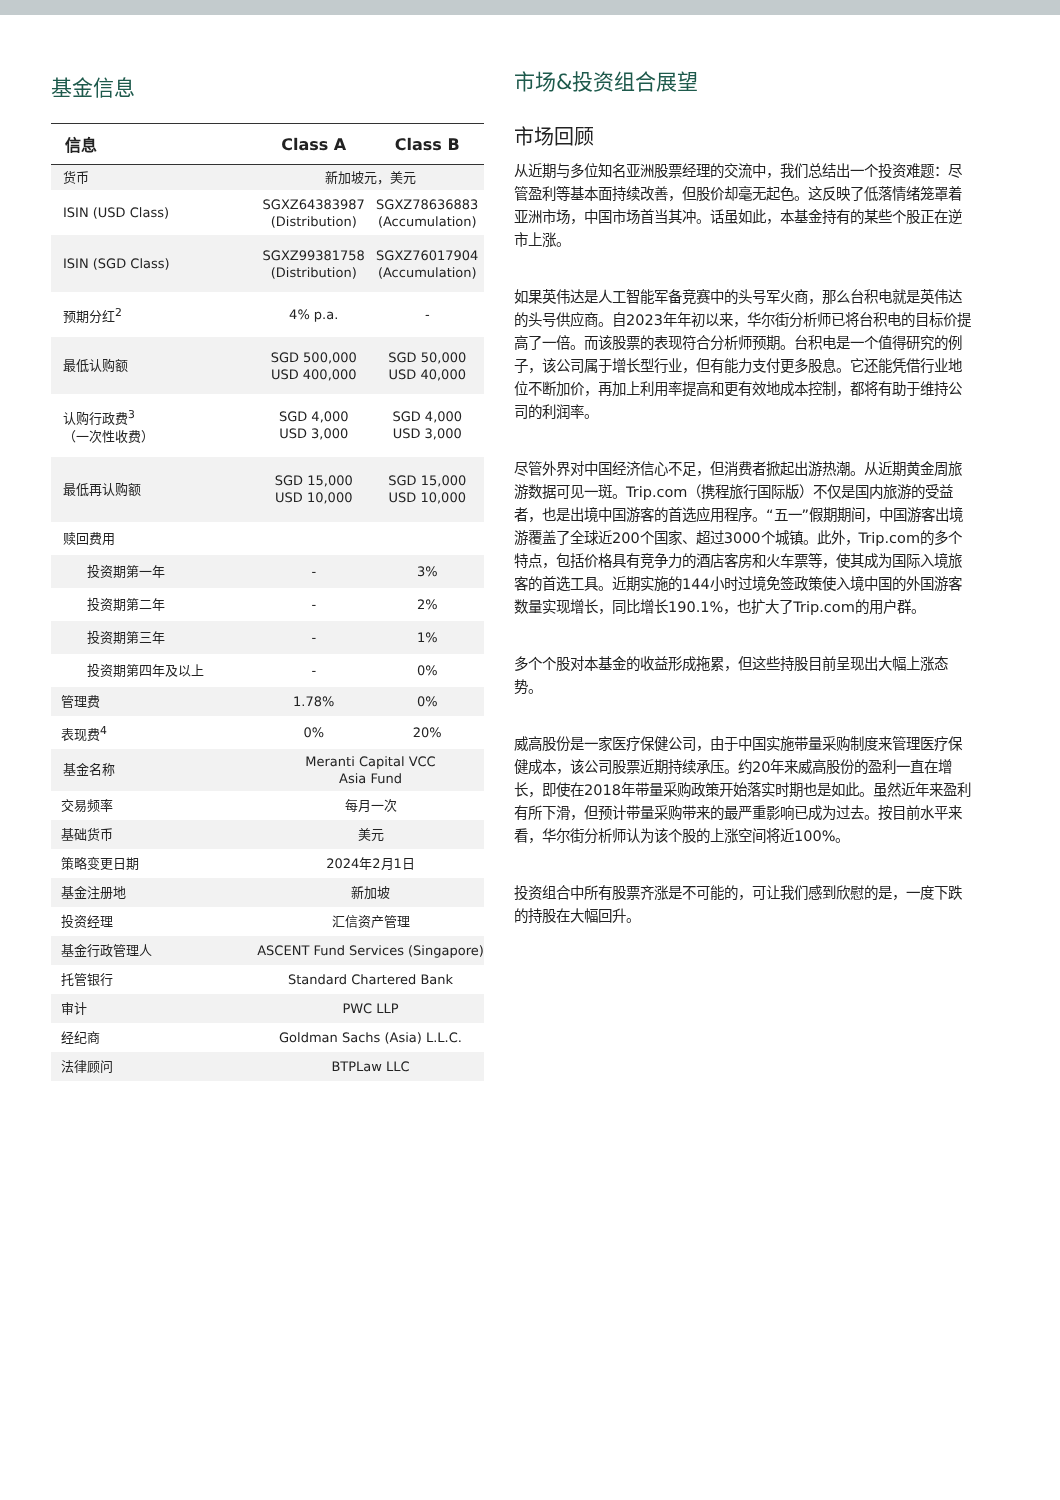基金信息
| 信息 | Class A | Class B |
| --- | --- | --- |
| 货币 | 新加坡元，美元 | |
| ISIN (USD Class) | SGXZ64383987 (Distribution) | SGXZ78636883 (Accumulation) |
| ISIN (SGD Class) | SGXZ99381758 (Distribution) | SGXZ76017904 (Accumulation) |
| 预期分红<sup>2</sup> | 4% p.a. | - |
| 最低认购额 | SGD 500,000 USD 400,000 | SGD 50,000 USD 40,000 |
| 认购行政费<sup>3</sup> （一次性收费） | SGD 4,000 USD 3,000 | SGD 4,000 USD 3,000 |
| 最低再认购额 | SGD 15,000 USD 10,000 | SGD 15,000 USD 10,000 |
| 赎回费用 | | |
| 投资期第一年 | - | 3% |
| 投资期第二年 | - | 2% |
| 投资期第三年 | - | 1% |
| 投资期第四年及以上 | - | 0% |
| 管理费 | 1.78% | 0% |
| 表现费<sup>4</sup> | 0% | 20% |
| 基金名称 | Meranti Capital VCC Asia Fund | |
| 交易频率 | 每月一次 | |
| 基础货币 | 美元 | |
| 策略变更日期 | 2024年2月1日 | |
| 基金注册地 | 新加坡 | |
| 投资经理 | 汇信资产管理 | |
| 基金行政管理人 | ASCENT Fund Services (Singapore) | |
| 托管银行 | Standard Chartered Bank | |
| 审计 | PWC LLP | |
| 经纪商 | Goldman Sachs (Asia) L.L.C. | |
| 法律顾问 | BTPLaw LLC | |
市场&投资组合展望
市场回顾
从近期与多位知名亚洲股票经理的交流中，我们总结出一个投资难题：尽管盈利等基本面持续改善，但股价却毫无起色。这反映了低落情绪笼罩着亚洲市场，中国市场首当其冲。话虽如此，本基金持有的某些个股正在逆市上涨。
如果英伟达是人工智能军备竞赛中的头号军火商，那么台积电就是英伟达的头号供应商。自2023年年初以来，华尔街分析师已将台积电的目标价提高了一倍。而该股票的表现符合分析师预期。台积电是一个值得研究的例子，该公司属于增长型行业，但有能力支付更多股息。它还能凭借行业地位不断加价，再加上利用率提高和更有效地成本控制，都将有助于维持公司的利润率。
尽管外界对中国经济信心不足，但消费者掀起出游热潮。从近期黄金周旅游数据可见一斑。Trip.com（携程旅行国际版）不仅是国内旅游的受益者，也是出境中国游客的首选应用程序。“五一”假期期间，中国游客出境游覆盖了全球近200个国家、超过3000个城镇。此外，Trip.com的多个特点，包括价格具有竞争力的酒店客房和火车票等，使其成为国际入境旅客的首选工具。近期实施的144小时过境免签政策使入境中国的外国游客数量实现增长，同比增长190.1%，也扩大了Trip.com的用户群。
多个个股对本基金的收益形成拖累，但这些持股目前呈现出大幅上涨态势。
威高股份是一家医疗保健公司，由于中国实施带量采购制度来管理医疗保健成本，该公司股票近期持续承压。约20年来威高股份的盈利一直在增长，即使在2018年带量采购政策开始落实时期也是如此。虽然近年来盈利有所下滑，但预计带量采购带来的最严重影响已成为过去。按目前水平来看，华尔街分析师认为该个股的上涨空间将近100%。
投资组合中所有股票齐涨是不可能的，可让我们感到欣慰的是，一度下跌的持股在大幅回升。